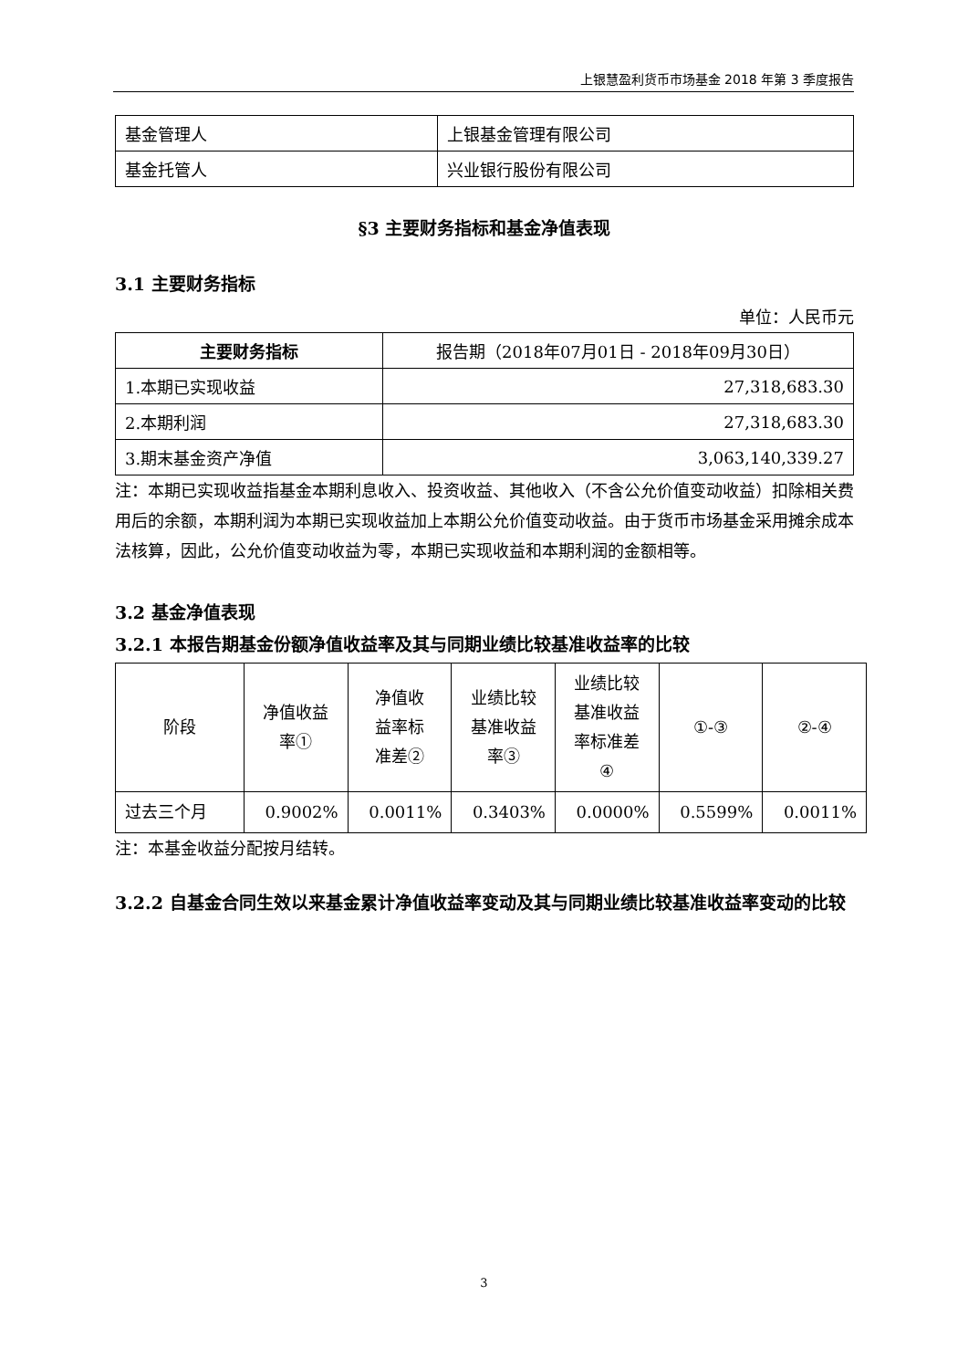上银慧盈利货币市场基金 2018 年第 3 季度报告
| 基金管理人 | 上银基金管理有限公司 |
| 基金托管人 | 兴业银行股份有限公司 |
§3 主要财务指标和基金净值表现
3.1 主要财务指标
单位：人民币元
| 主要财务指标 | 报告期（2018年07月01日 - 2018年09月30日） |
| --- | --- |
| 1.本期已实现收益 | 27,318,683.30 |
| 2.本期利润 | 27,318,683.30 |
| 3.期末基金资产净值 | 3,063,140,339.27 |
注：本期已实现收益指基金本期利息收入、投资收益、其他收入（不含公允价值变动收益）扣除相关费用后的余额，本期利润为本期已实现收益加上本期公允价值变动收益。由于货币市场基金采用摊余成本法核算，因此，公允价值变动收益为零，本期已实现收益和本期利润的金额相等。
3.2 基金净值表现
3.2.1 本报告期基金份额净值收益率及其与同期业绩比较基准收益率的比较
| 阶段 | 净值收益 率① | 净值收 益率标 准差② | 业绩比较 基准收益 率③ | 业绩比较 基准收益 率标准差 ④ | ①-③ | ②-④ |
| 过去三个月 | 0.9002% | 0.0011% | 0.3403% | 0.0000% | 0.5599% | 0.0011% |
注：本基金收益分配按月结转。
3.2.2 自基金合同生效以来基金累计净值收益率变动及其与同期业绩比较基准收益率变动的比较
3